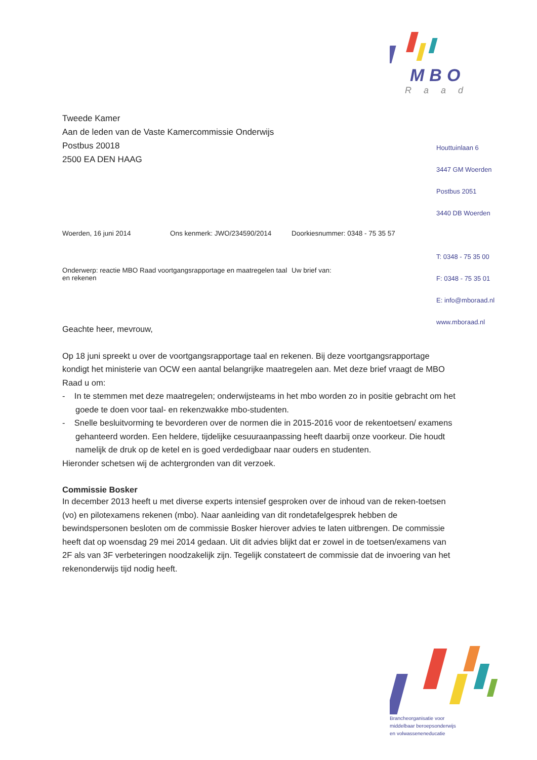MBO
Raad
Houttuinlaan 6
3447 GM Woerden
Postbus 2051
3440 DB Woerden
T: 0348 - 75 35 00
F: 0348 - 75 35 01
E: info@mboraad.nl
www.mboraad.nl
Tweede Kamer
Aan de leden van de Vaste Kamercommissie Onderwijs
Postbus 20018
2500 EA DEN HAAG
Woerden, 16 juni 2014 Ons kenmerk: JWO/234590/2014 Doorkiesnummer: 0348 - 75 35 57
Onderwerp: reactie MBO Raad voortgangsrapportage en maatregelen taal en rekenen Uw brief van:
Geachte heer, mevrouw,
Op 18 juni spreekt u over de voortgangsrapportage taal en rekenen. Bij deze voortgangsrapportage kondigt het ministerie van OCW een aantal belangrijke maatregelen aan. Met deze brief vraagt de MBO Raad u om:
- In te stemmen met deze maatregelen; onderwijsteams in het mbo worden zo in positie gebracht om het goede te doen voor taal- en rekenzwakke mbo-studenten.
- Snelle besluitvorming te bevorderen over de normen die in 2015-2016 voor de rekentoetsen/ examens gehanteerd worden. Een heldere, tijdelijke cesuuraanpassing heeft daarbij onze voorkeur. Die houdt namelijk de druk op de ketel en is goed verdedigbaar naar ouders en studenten.
Hieronder schetsen wij de achtergronden van dit verzoek.
Commissie Bosker
In december 2013 heeft u met diverse experts intensief gesproken over de inhoud van de reken-toetsen (vo) en pilotexamens rekenen (mbo). Naar aanleiding van dit rondetafelgesprek hebben de bewindspersonen besloten om de commissie Bosker hierover advies te laten uitbrengen. De commissie heeft dat op woensdag 29 mei 2014 gedaan. Uit dit advies blijkt dat er zowel in de toetsen/examens van 2F als van 3F verbeteringen noodzakelijk zijn. Tegelijk constateert de commissie dat de invoering van het rekenonderwijs tijd nodig heeft.
Brancheorganisatie voor
middelbaar beroepsonderwijs
en volwasseneneducatie